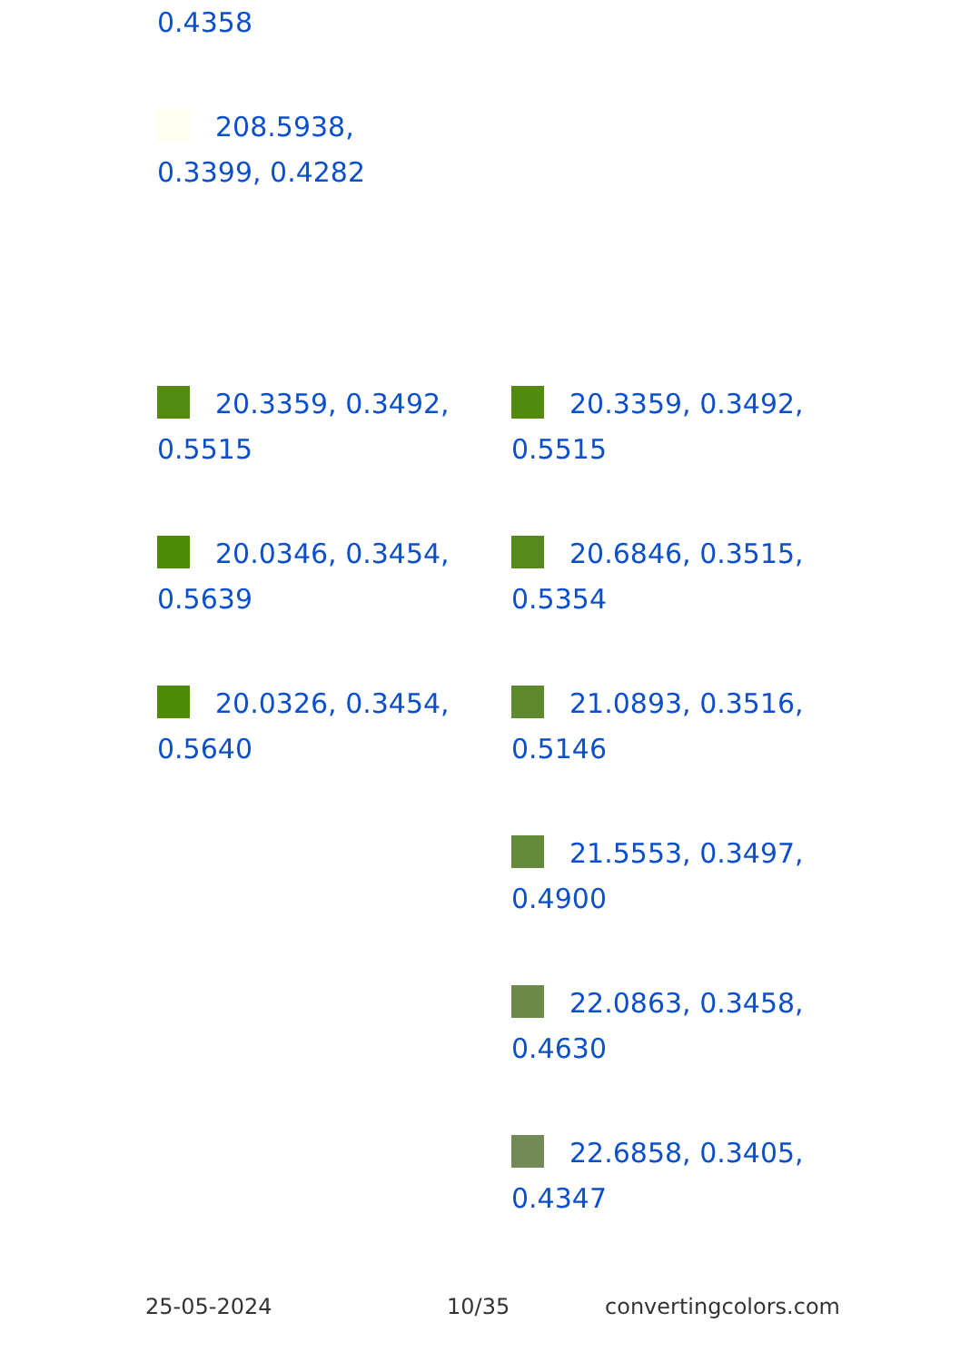0.4358
208.5938, 0.3399, 0.4282
20.3359, 0.3492, 0.5515
20.3359, 0.3492, 0.5515
20.0346, 0.3454, 0.5639
20.6846, 0.3515, 0.5354
20.0326, 0.3454, 0.5640
21.0893, 0.3516, 0.5146
21.5553, 0.3497, 0.4900
22.0863, 0.3458, 0.4630
22.6858, 0.3405, 0.4347
25-05-2024 10/35 convertingcolors.com